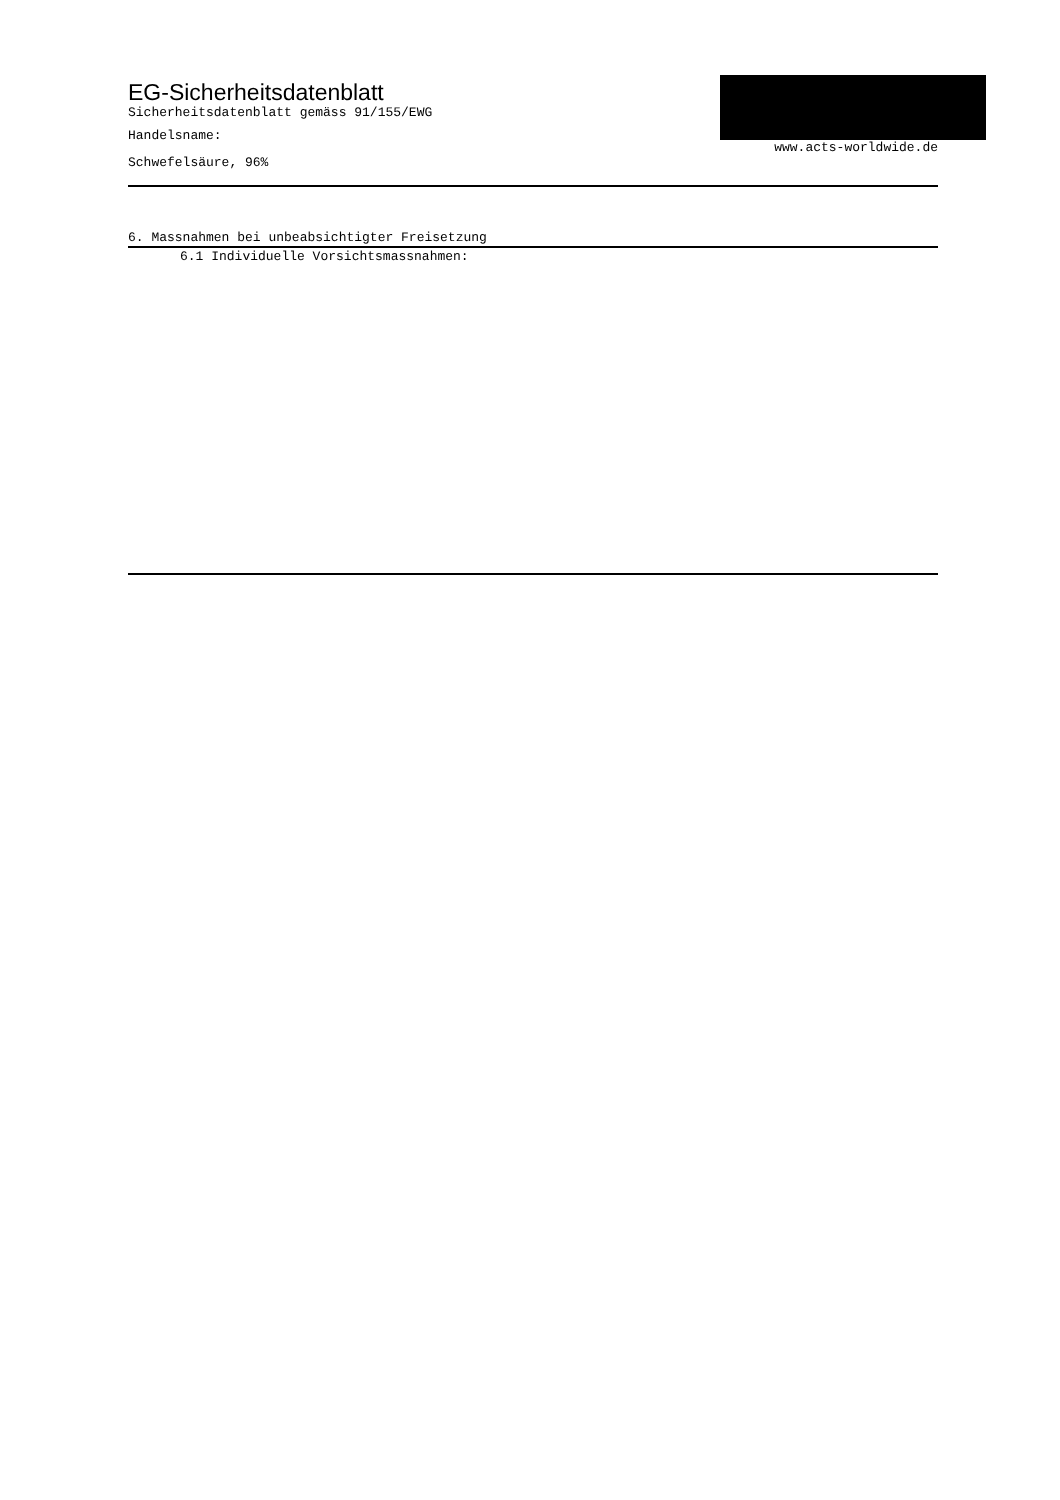EG-Sicherheitsdatenblatt
Sicherheitsdatenblatt gemäss 91/155/EWG
Handelsname:
Schwefelsäure, 96%
www.acts-worldwide.de
6. Massnahmen bei unbeabsichtigter Freisetzung
6.1 Individuelle Vorsichtsmassnahmen: